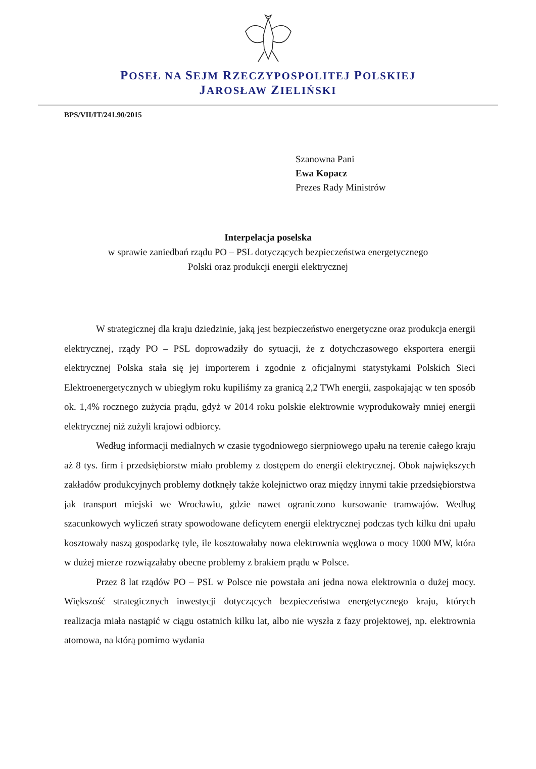POSEŁ NA SEJM RZECZYPOSPOLITEJ POLSKIEJ
JAROSŁAW ZIELIŃSKI
BPS/VII/IT/241.90/2015
Szanowna Pani
Ewa Kopacz
Prezes Rady Ministrów
Interpelacja poselska
w sprawie zaniedbań rządu PO – PSL dotyczących bezpieczeństwa energetycznego
Polski oraz produkcji energii elektrycznej
W strategicznej dla kraju dziedzinie, jaką jest bezpieczeństwo energetyczne oraz produkcja energii elektrycznej, rządy PO – PSL doprowadziły do sytuacji, że z dotychczasowego eksportera energii elektrycznej Polska stała się jej importerem i zgodnie z oficjalnymi statystykami Polskich Sieci Elektroenergetycznych w ubiegłym roku kupiliśmy za granicą 2,2 TWh energii, zaspokajając w ten sposób ok. 1,4% rocznego zużycia prądu, gdyż w 2014 roku polskie elektrownie wyprodukowały mniej energii elektrycznej niż zużyli krajowi odbiorcy.
Według informacji medialnych w czasie tygodniowego sierpniowego upału na terenie całego kraju aż 8 tys. firm i przedsiębiorstw miało problemy z dostępem do energii elektrycznej. Obok największych zakładów produkcyjnych problemy dotknęły także kolejnictwo oraz między innymi takie przedsiębiorstwa jak transport miejski we Wrocławiu, gdzie nawet ograniczono kursowanie tramwajów. Według szacunkowych wyliczeń straty spowodowane deficytem energii elektrycznej podczas tych kilku dni upału kosztowały naszą gospodarkę tyle, ile kosztowałaby nowa elektrownia węglowa o mocy 1000 MW, która w dużej mierze rozwiązałaby obecne problemy z brakiem prądu w Polsce.
Przez 8 lat rządów PO – PSL w Polsce nie powstała ani jedna nowa elektrownia o dużej mocy. Większość strategicznych inwestycji dotyczących bezpieczeństwa energetycznego kraju, których realizacja miała nastąpić w ciągu ostatnich kilku lat, albo nie wyszła z fazy projektowej, np. elektrownia atomowa, na którą pomimo wydania